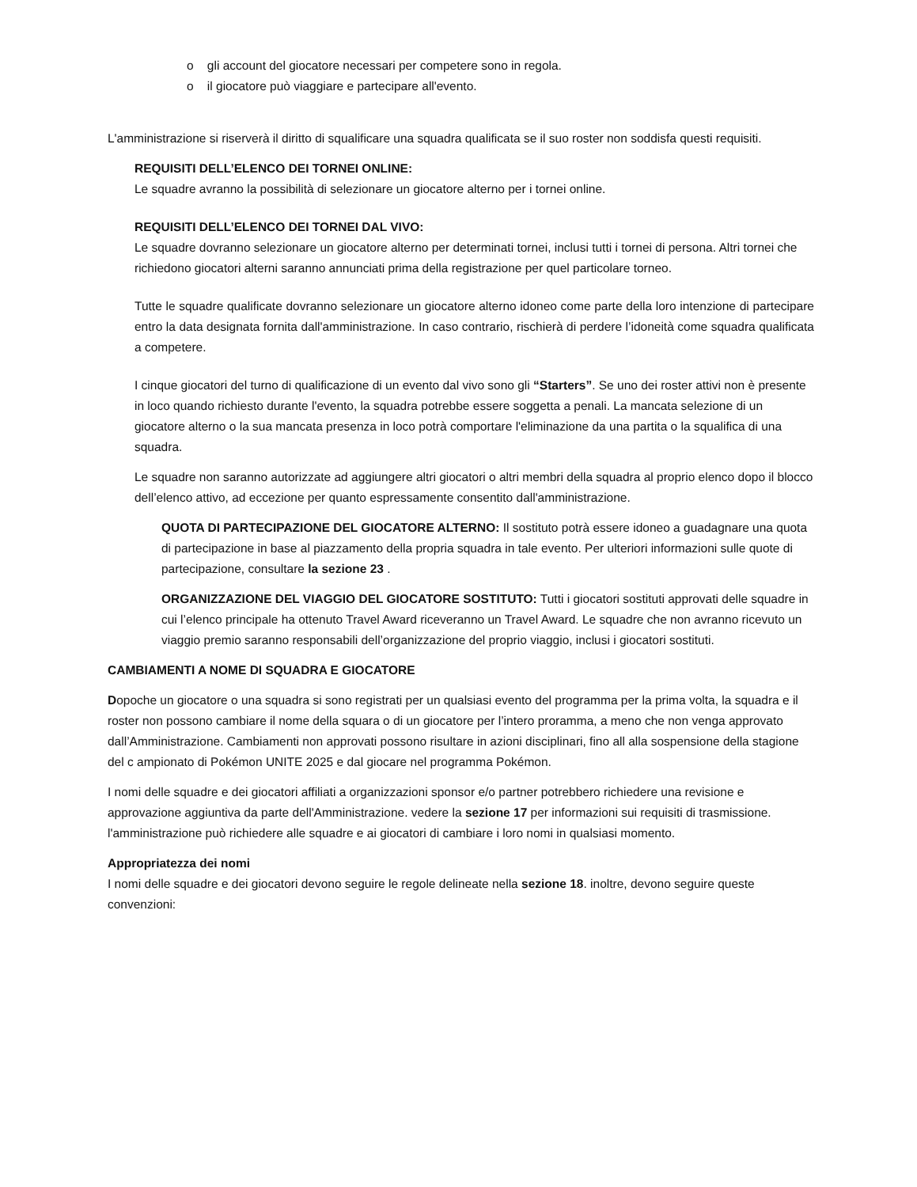o gli account del giocatore necessari per competere sono in regola.
o il giocatore può viaggiare e partecipare all'evento.
L'amministrazione si riserverà il diritto di squalificare una squadra qualificata se il suo roster non soddisfa questi requisiti.
REQUISITI DELL’ELENCO DEI TORNEI ONLINE:
Le squadre avranno la possibilità di selezionare un giocatore alterno per i tornei online.
REQUISITI DELL’ELENCO DEI TORNEI DAL VIVO:
Le squadre dovranno selezionare un giocatore alterno per determinati tornei, inclusi tutti i tornei di persona. Altri tornei che richiedono giocatori alterni saranno annunciati prima della registrazione per quel particolare torneo.
Tutte le squadre qualificate dovranno selezionare un giocatore alterno idoneo come parte della loro intenzione di partecipare entro la data designata fornita dall'amministrazione. In caso contrario, rischierà di perdere l’idoneità come squadra qualificata a competere.
I cinque giocatori del turno di qualificazione di un evento dal vivo sono gli “Starters”. Se uno dei roster attivi non è presente in loco quando richiesto durante l'evento, la squadra potrebbe essere soggetta a penali. La mancata selezione di un giocatore alterno o la sua mancata presenza in loco potrà comportare l'eliminazione da una partita o la squalifica di una squadra.
Le squadre non saranno autorizzate ad aggiungere altri giocatori o altri membri della squadra al proprio elenco dopo il blocco dell’elenco attivo, ad eccezione per quanto espressamente consentito dall'amministrazione.
QUOTA DI PARTECIPAZIONE DEL GIOCATORE ALTERNO: Il sostituto potrà essere idoneo a guadagnare una quota di partecipazione in base al piazzamento della propria squadra in tale evento. Per ulteriori informazioni sulle quote di partecipazione, consultare la sezione 23 .
ORGANIZZAZIONE DEL VIAGGIO DEL GIOCATORE SOSTITUTO: Tutti i giocatori sostituti approvati delle squadre in cui l’elenco principale ha ottenuto Travel Award riceveranno un Travel Award. Le squadre che non avranno ricevuto un viaggio premio saranno responsabili dell’organizzazione del proprio viaggio, inclusi i giocatori sostituti.
CAMBIAMENTI A NOME DI SQUADRA E GIOCATORE
Dopoche un giocatore o una squadra si sono registrati per un qualsiasi evento del programma per la prima volta, la squadra e il roster non possono cambiare il nome della squara o di un giocatore per l’intero proramma, a meno che non venga approvato dall’Amministrazione. Cambiamenti non approvati possono risultare in azioni disciplinari, fino all alla sospensione della stagione del c ampionato di Pokémon UNITE 2025 e dal giocare nel programma Pokémon.
I nomi delle squadre e dei giocatori affiliati a organizzazioni sponsor e/o partner potrebbero richiedere una revisione e approvazione aggiuntiva da parte dell'Amministrazione. vedere la sezione 17 per informazioni sui requisiti di trasmissione. l'amministrazione può richiedere alle squadre e ai giocatori di cambiare i loro nomi in qualsiasi momento.
Appropriatezza dei nomi
I nomi delle squadre e dei giocatori devono seguire le regole delineate nella sezione 18. inoltre, devono seguire queste convenzioni: